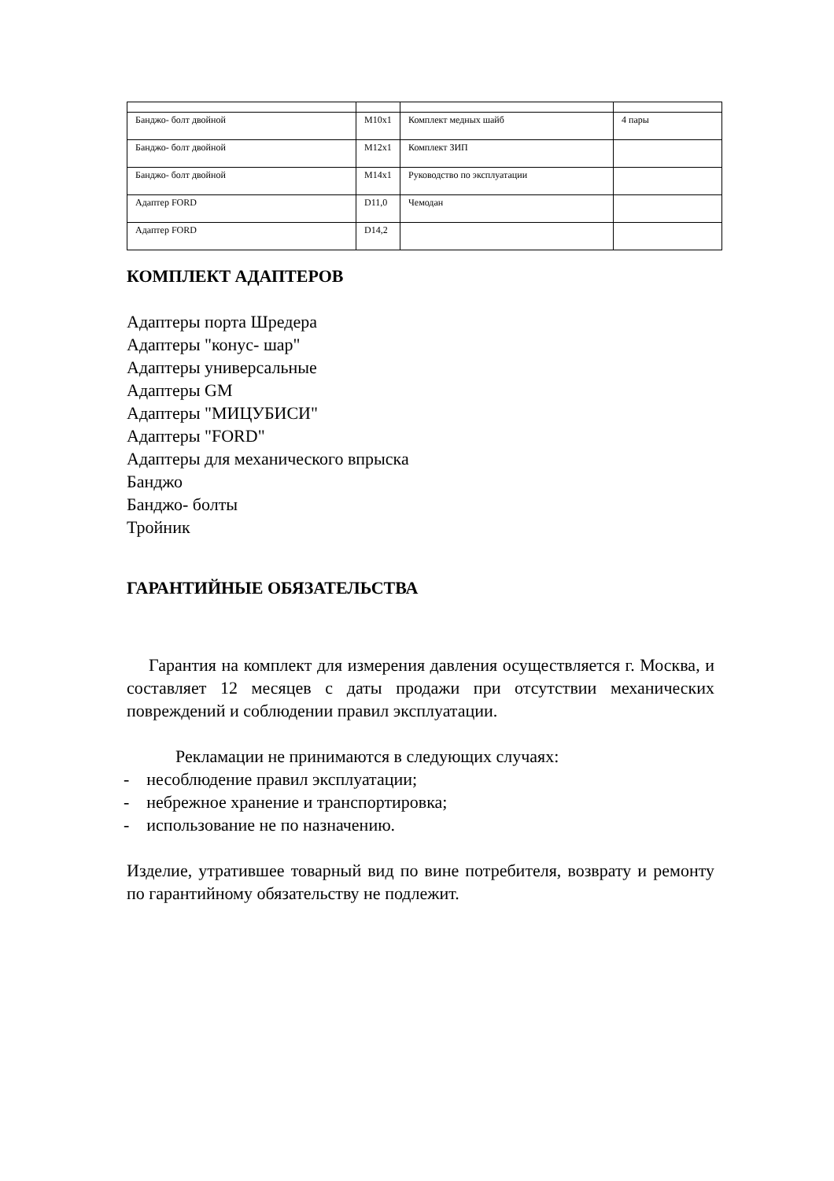| Банджо- болт двойной | M10x1 | Комплект медных шайб | 4 пары |
| Банджо- болт двойной | M12x1 | Комплект ЗИП | |
| Банджо- болт двойной | M14x1 | Руководство по эксплуатации | |
| Адаптер FORD | D11,0 | Чемодан | |
| Адаптер FORD | D14,2 | | |
КОМПЛЕКТ АДАПТЕРОВ
Адаптеры порта Шредера
Адаптеры "конус- шар"
Адаптеры универсальные
Адаптеры GM
Адаптеры "МИЦУБИСИ"
Адаптеры "FORD"
Адаптеры для механического впрыска
Банджо
Банджо- болты
Тройник
ГАРАНТИЙНЫЕ ОБЯЗАТЕЛЬСТВА
Гарантия на комплект для измерения давления осуществляется г. Москва, и составляет 12 месяцев с даты продажи при отсутствии механических повреждений и соблюдении правил эксплуатации.
Рекламации не принимаются в следующих случаях:
- несоблюдение правил эксплуатации;
- небрежное хранение и транспортировка;
- использование не по назначению.
Изделие, утратившее товарный вид по вине потребителя, возврату и ремонту по гарантийному обязательству не подлежит.